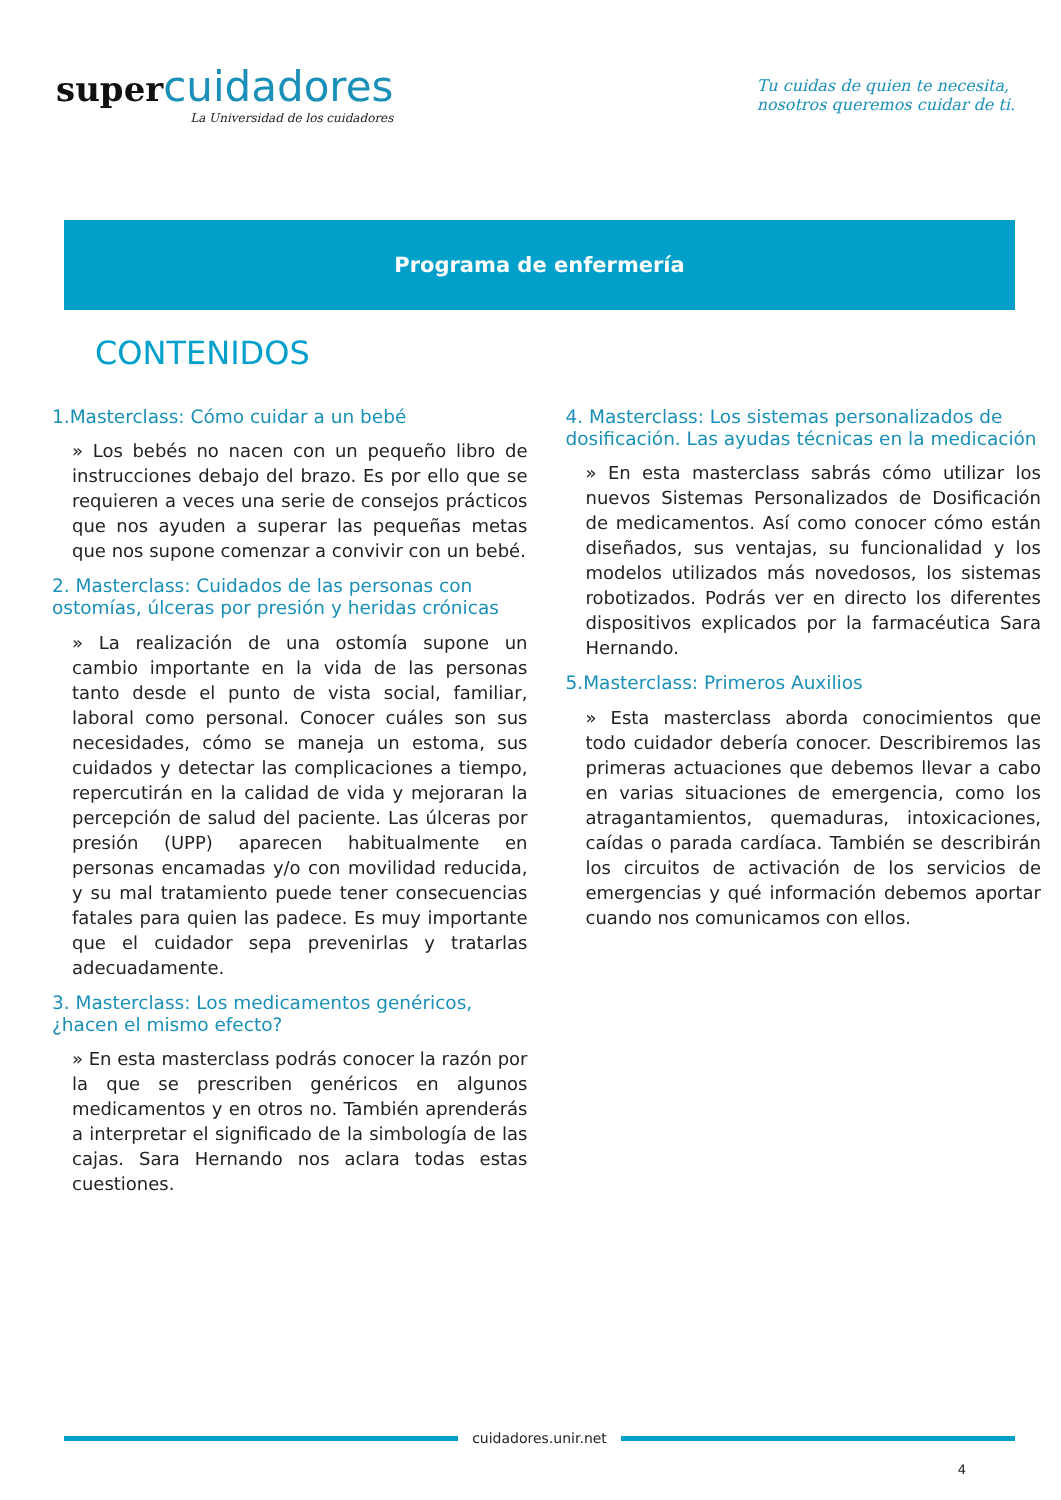super cuidadores
La Universidad de los cuidadores
Tu cuidas de quien te necesita,
nosotros queremos cuidar de ti.
Programa de enfermería
CONTENIDOS
1.Masterclass: Cómo cuidar a un bebé
» Los bebés no nacen con un pequeño libro de instrucciones debajo del brazo. Es por ello que se requieren a veces una serie de consejos prácticos que nos ayuden a superar las pequeñas metas que nos supone comenzar a convivir con un bebé.
2. Masterclass: Cuidados de las personas con ostomías, úlceras por presión y heridas crónicas
» La realización de una ostomía supone un cambio importante en la vida de las personas tanto desde el punto de vista social, familiar, laboral como personal. Conocer cuáles son sus necesidades, cómo se maneja un estoma, sus cuidados y detectar las complicaciones a tiempo, repercutirán en la calidad de vida y mejoraran la percepción de salud del paciente. Las úlceras por presión (UPP) aparecen habitualmente en personas encamadas y/o con movilidad reducida, y su mal tratamiento puede tener consecuencias fatales para quien las padece. Es muy importante que el cuidador sepa prevenirlas y tratarlas adecuadamente.
3. Masterclass: Los medicamentos genéricos, ¿hacen el mismo efecto?
» En esta masterclass podrás conocer la razón por la que se prescriben genéricos en algunos medicamentos y en otros no. También aprenderás a interpretar el significado de la simbología de las cajas. Sara Hernando nos aclara todas estas cuestiones.
4. Masterclass: Los sistemas personalizados de dosificación. Las ayudas técnicas en la medicación
» En esta masterclass sabrás cómo utilizar los nuevos Sistemas Personalizados de Dosificación de medicamentos. Así como conocer cómo están diseñados, sus ventajas, su funcionalidad y los modelos utilizados más novedosos, los sistemas robotizados. Podrás ver en directo los diferentes dispositivos explicados por la farmacéutica Sara Hernando.
5.Masterclass: Primeros Auxilios
» Esta masterclass aborda conocimientos que todo cuidador debería conocer. Describiremos las primeras actuaciones que debemos llevar a cabo en varias situaciones de emergencia, como los atragantamientos, quemaduras, intoxicaciones, caídas o parada cardíaca. También se describirán los circuitos de activación de los servicios de emergencias y qué información debemos aportar cuando nos comunicamos con ellos.
cuidadores.unir.net
4